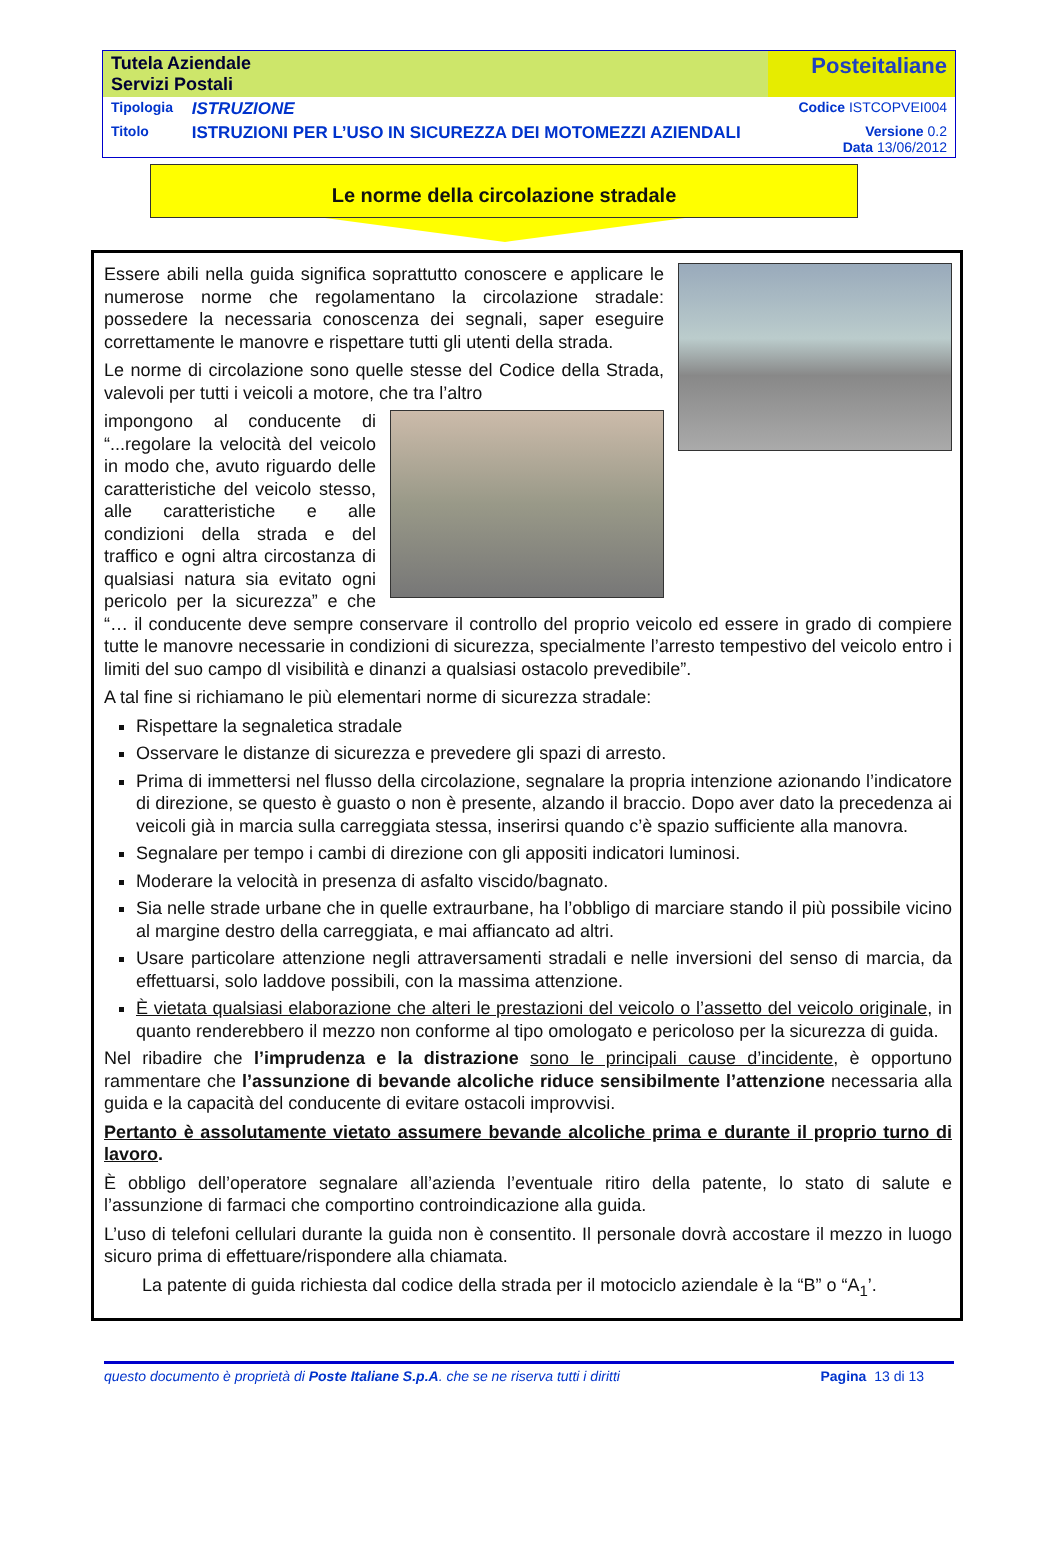| Tutela Aziendale Servizi Postali | | Posteitaliane | |
| Tipologia | ISTRUZIONE | | Codice ISTCOPVEI004 |
| Titolo | ISTRUZIONI PER L’USO IN SICUREZZA DEI MOTOMEZZI AZIENDALI | | Versione 0.2 Data 13/06/2012 |
Le norme della circolazione stradale
Essere abili nella guida significa soprattutto conoscere e applicare le numerose norme che regolamentano la circolazione stradale: possedere la necessaria conoscenza dei segnali, saper eseguire correttamente le manovre e rispettare tutti gli utenti della strada.
Le norme di circolazione sono quelle stesse del Codice della Strada, valevoli per tutti i veicoli a motore, che tra l’altro
impongono al conducente di “...regolare la velocità del veicolo in modo che, avuto riguardo delle caratteristiche del veicolo stesso, alle caratteristiche e alle condizioni della strada e del traffico e ogni altra circostanza di qualsiasi natura sia evitato ogni pericolo per la sicurezza” e che “… il conducente deve sempre conservare il controllo del proprio veicolo ed essere in grado di compiere tutte le manovre necessarie in condizioni di sicurezza, specialmente l’arresto tempestivo del veicolo entro i limiti del suo campo dl visibilità e dinanzi a qualsiasi ostacolo prevedibile”.
A tal fine si richiamano le più elementari norme di sicurezza stradale:
Rispettare la segnaletica stradale
Osservare le distanze di sicurezza e prevedere gli spazi di arresto.
Prima di immettersi nel flusso della circolazione, segnalare la propria intenzione azionando l’indicatore di direzione, se questo è guasto o non è presente, alzando il braccio. Dopo aver dato la precedenza ai veicoli già in marcia sulla carreggiata stessa, inserirsi quando c’è spazio sufficiente alla manovra.
Segnalare per tempo i cambi di direzione con gli appositi indicatori luminosi.
Moderare la velocità in presenza di asfalto viscido/bagnato.
Sia nelle strade urbane che in quelle extraurbane, ha l’obbligo di marciare stando il più possibile vicino al margine destro della carreggiata, e mai affiancato ad altri.
Usare particolare attenzione negli attraversamenti stradali e nelle inversioni del senso di marcia, da effettuarsi, solo laddove possibili, con la massima attenzione.
È vietata qualsiasi elaborazione che alteri le prestazioni del veicolo o l’assetto del veicolo originale, in quanto renderebbero il mezzo non conforme al tipo omologato e pericoloso per la sicurezza di guida.
Nel ribadire che l’imprudenza e la distrazione sono le principali cause d’incidente, è opportuno rammentare che l’assunzione di bevande alcoliche riduce sensibilmente l’attenzione necessaria alla guida e la capacità del conducente di evitare ostacoli improvvisi.
Pertanto è assolutamente vietato assumere bevande alcoliche prima e durante il proprio turno di lavoro.
È obbligo dell’operatore segnalare all’azienda l’eventuale ritiro della patente, lo stato di salute e l’assunzione di farmaci che comportino controindicazione alla guida.
L’uso di telefoni cellulari durante la guida non è consentito. Il personale dovrà accostare il mezzo in luogo sicuro prima di effettuare/rispondere alla chiamata.
La patente di guida richiesta dal codice della strada per il motociclo aziendale è la “B” o “A<sub>1</sub>’.
questo documento è proprietà di Poste Italiane S.p.A. che se ne riserva tutti i diritti Pagina 13 di 13